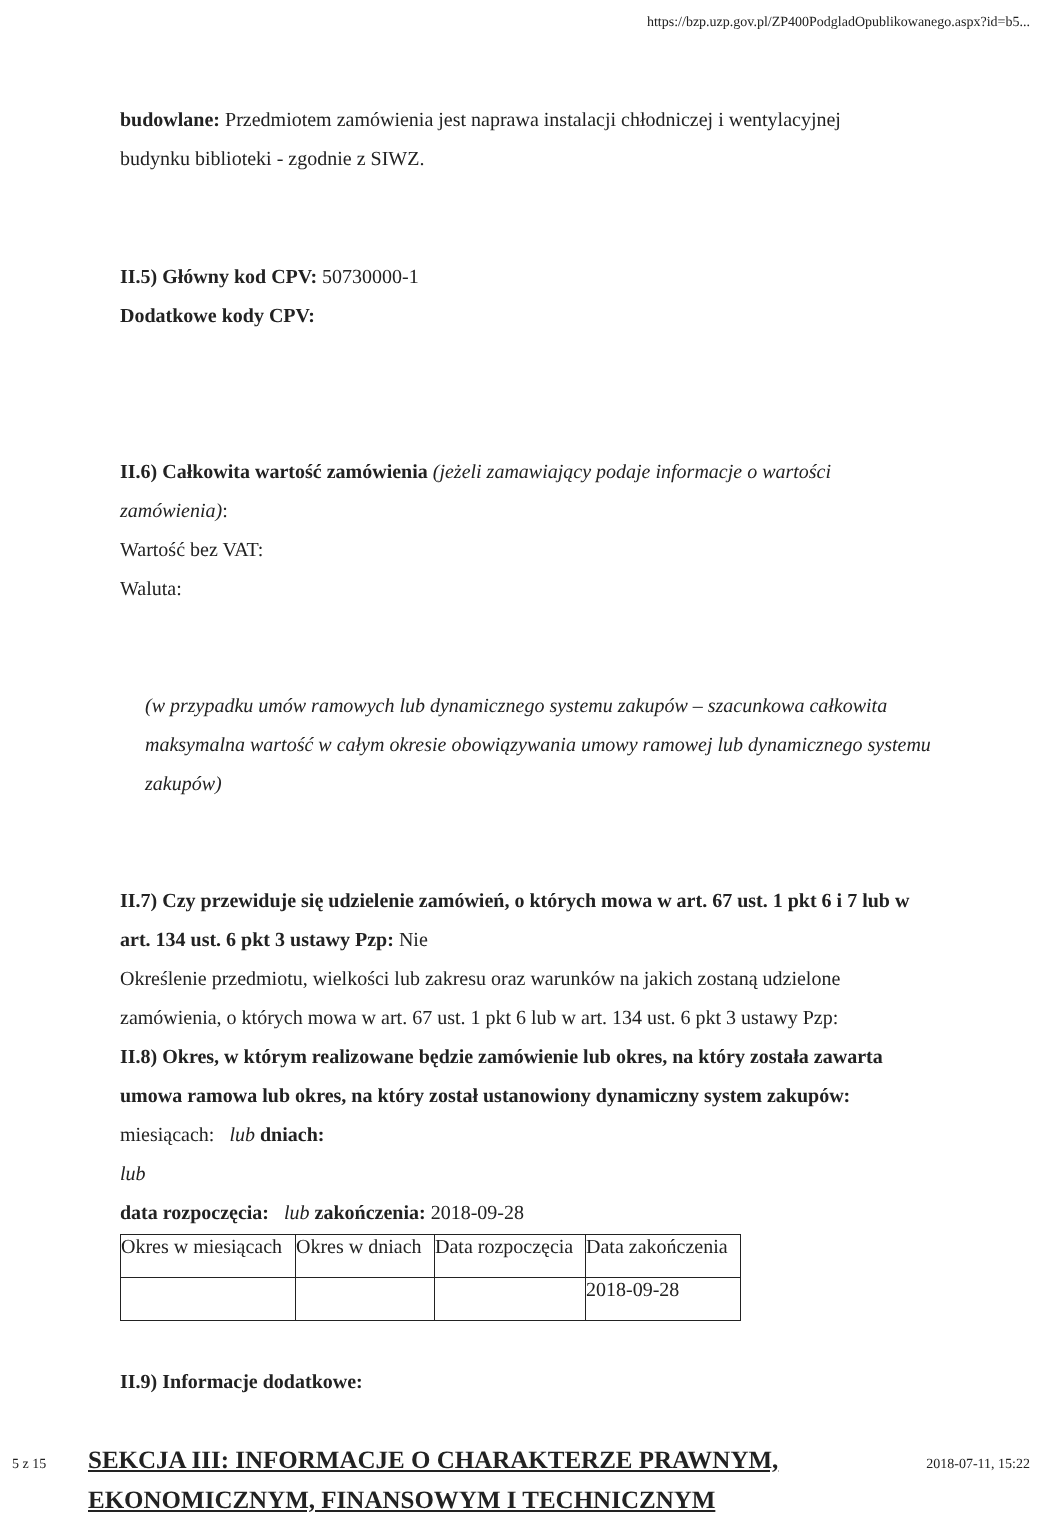https://bzp.uzp.gov.pl/ZP400PodgladOpublikowanego.aspx?id=b5...
budowlane: Przedmiotem zamówienia jest naprawa instalacji chłodniczej i wentylacyjnej
budynku biblioteki - zgodnie z SIWZ.
II.5) Główny kod CPV: 50730000-1
Dodatkowe kody CPV:
II.6) Całkowita wartość zamówienia (jeżeli zamawiający podaje informacje o wartości zamówienia):
Wartość bez VAT:
Waluta:
(w przypadku umów ramowych lub dynamicznego systemu zakupów – szacunkowa całkowita maksymalna wartość w całym okresie obowiązywania umowy ramowej lub dynamicznego systemu zakupów)
II.7) Czy przewiduje się udzielenie zamówień, o których mowa w art. 67 ust. 1 pkt 6 i 7 lub w art. 134 ust. 6 pkt 3 ustawy Pzp: Nie
Określenie przedmiotu, wielkości lub zakresu oraz warunków na jakich zostaną udzielone zamówienia, o których mowa w art. 67 ust. 1 pkt 6 lub w art. 134 ust. 6 pkt 3 ustawy Pzp:
II.8) Okres, w którym realizowane będzie zamówienie lub okres, na który została zawarta umowa ramowa lub okres, na który został ustanowiony dynamiczny system zakupów:
miesiącach: lub dniach:
lub
data rozpoczęcia: lub zakończenia: 2018-09-28
| Okres w miesiącach | Okres w dniach | Data rozpoczęcia | Data zakończenia |
| | | | 2018-09-28 |
II.9) Informacje dodatkowe:
SEKCJA III: INFORMACJE O CHARAKTERZE PRAWNYM,
EKONOMICZNYM, FINANSOWYM I TECHNICZNYM
5 z 15 2018-07-11, 15:22